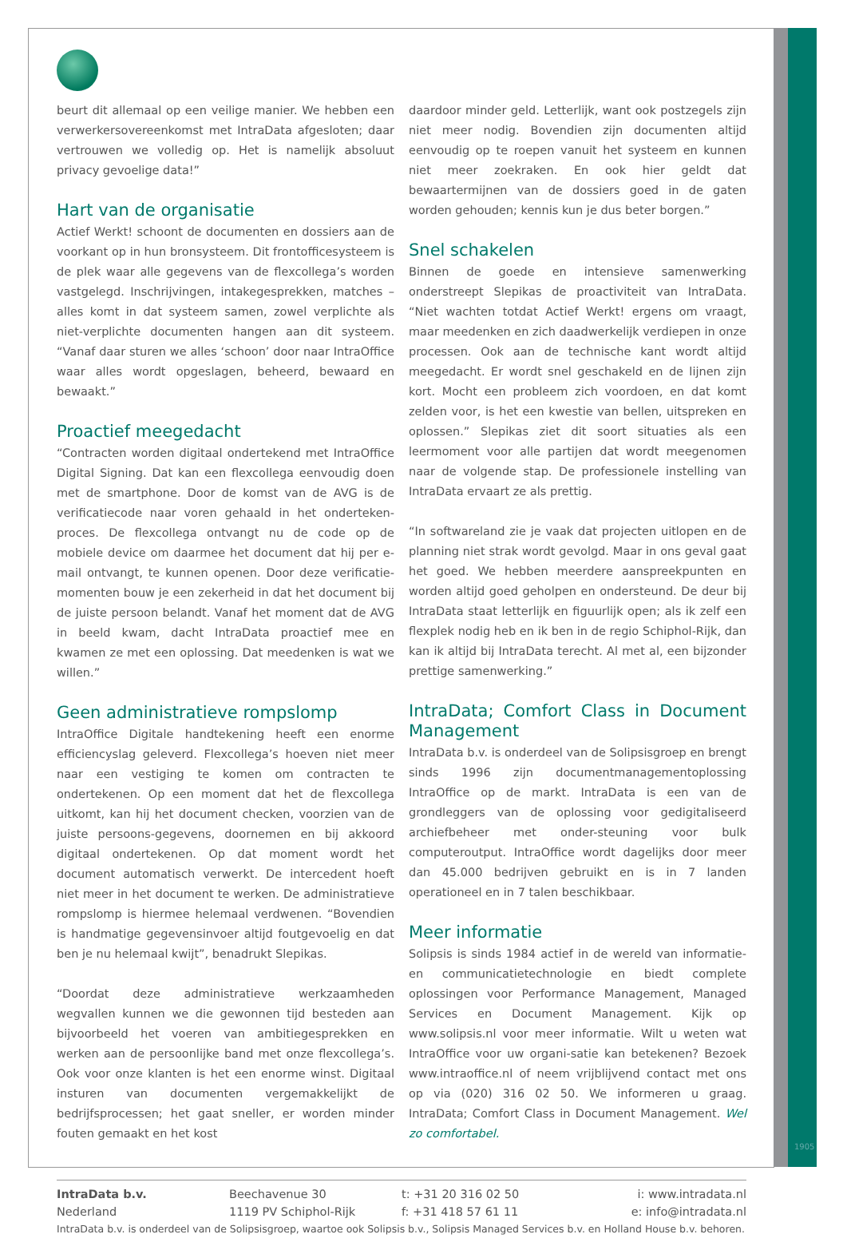beurt dit allemaal op een veilige manier. We hebben een verwerkersovereenkomst met IntraData afgesloten; daar vertrouwen we volledig op. Het is namelijk absoluut privacy gevoelige data!”
Hart van de organisatie
Actief Werkt! schoont de documenten en dossiers aan de voorkant op in hun bronsysteem. Dit frontofficesysteem is de plek waar alle gegevens van de flexcollega’s worden vastgelegd. Inschrijvingen, intakegesprekken, matches – alles komt in dat systeem samen, zowel verplichte als niet-verplichte documenten hangen aan dit systeem. “Vanaf daar sturen we alles ‘schoon’ door naar IntraOffice waar alles wordt opgeslagen, beheerd, bewaard en bewaakt.”
Proactief meegedacht
“Contracten worden digitaal ondertekend met IntraOffice Digital Signing. Dat kan een flexcollega eenvoudig doen met de smartphone. Door de komst van de AVG is de verificatiecode naar voren gehaald in het onderteken-proces. De flexcollega ontvangt nu de code op de mobiele device om daarmee het document dat hij per e-mail ontvangt, te kunnen openen. Door deze verificatie-momenten bouw je een zekerheid in dat het document bij de juiste persoon belandt. Vanaf het moment dat de AVG in beeld kwam, dacht IntraData proactief mee en kwamen ze met een oplossing. Dat meedenken is wat we willen.”
Geen administratieve rompslomp
IntraOffice Digitale handtekening heeft een enorme efficiencyslag geleverd. Flexcollega’s hoeven niet meer naar een vestiging te komen om contracten te ondertekenen. Op een moment dat het de flexcollega uitkomt, kan hij het document checken, voorzien van de juiste persoons-gegevens, doornemen en bij akkoord digitaal ondertekenen. Op dat moment wordt het document automatisch verwerkt. De intercedent hoeft niet meer in het document te werken. De administratieve rompslomp is hiermee helemaal verdwenen. “Bovendien is handmatige gegevensinvoer altijd foutgevoelig en dat ben je nu helemaal kwijt”, benadrukt Slepikas.
“Doordat deze administratieve werkzaamheden wegvallen kunnen we die gewonnen tijd besteden aan bijvoorbeeld het voeren van ambitiegesprekken en werken aan de persoonlijke band met onze flexcollega’s. Ook voor onze klanten is het een enorme winst. Digitaal insturen van documenten vergemakkelijkt de bedrijfsprocessen; het gaat sneller, er worden minder fouten gemaakt en het kost
daardoor minder geld. Letterlijk, want ook postzegels zijn niet meer nodig. Bovendien zijn documenten altijd eenvoudig op te roepen vanuit het systeem en kunnen niet meer zoekraken. En ook hier geldt dat bewaartermijnen van de dossiers goed in de gaten worden gehouden; kennis kun je dus beter borgen.”
Snel schakelen
Binnen de goede en intensieve samenwerking onderstreept Slepikas de proactiviteit van IntraData. “Niet wachten totdat Actief Werkt! ergens om vraagt, maar meedenken en zich daadwerkelijk verdiepen in onze processen. Ook aan de technische kant wordt altijd meegedacht. Er wordt snel geschakeld en de lijnen zijn kort. Mocht een probleem zich voordoen, en dat komt zelden voor, is het een kwestie van bellen, uitspreken en oplossen.” Slepikas ziet dit soort situaties als een leermoment voor alle partijen dat wordt meegenomen naar de volgende stap. De professionele instelling van IntraData ervaart ze als prettig.
“In softwareland zie je vaak dat projecten uitlopen en de planning niet strak wordt gevolgd. Maar in ons geval gaat het goed. We hebben meerdere aanspreekpunten en worden altijd goed geholpen en ondersteund. De deur bij IntraData staat letterlijk en figuurlijk open; als ik zelf een flexplek nodig heb en ik ben in de regio Schiphol-Rijk, dan kan ik altijd bij IntraData terecht. Al met al, een bijzonder prettige samenwerking.”
IntraData; Comfort Class in Document Management
IntraData b.v. is onderdeel van de Solipsisgroep en brengt sinds 1996 zijn documentmanagementoplossing IntraOffice op de markt. IntraData is een van de grondleggers van de oplossing voor gedigitaliseerd archiefbeheer met onder-steuning voor bulk computeroutput. IntraOffice wordt dagelijks door meer dan 45.000 bedrijven gebruikt en is in 7 landen operationeel en in 7 talen beschikbaar.
Meer informatie
Solipsis is sinds 1984 actief in de wereld van informatie- en communicatietechnologie en biedt complete oplossingen voor Performance Management, Managed Services en Document Management. Kijk op www.solipsis.nl voor meer informatie. Wilt u weten wat IntraOffice voor uw organi-satie kan betekenen? Bezoek www.intraoffice.nl of neem vrijblijvend contact met ons op via (020) 316 02 50. We informeren u graag. IntraData; Comfort Class in Document Management. Wel zo comfortabel.
IntraData b.v.
Nederland
Beechavenue 30
1119 PV Schiphol-Rijk
t: +31 20 316 02 50
f: +31 418 57 61 11
i: www.intradata.nl
e: info@intradata.nl
IntraData b.v. is onderdeel van de Solipsisgroep, waartoe ook Solipsis b.v., Solipsis Managed Services b.v. en Holland House b.v. behoren.
1905